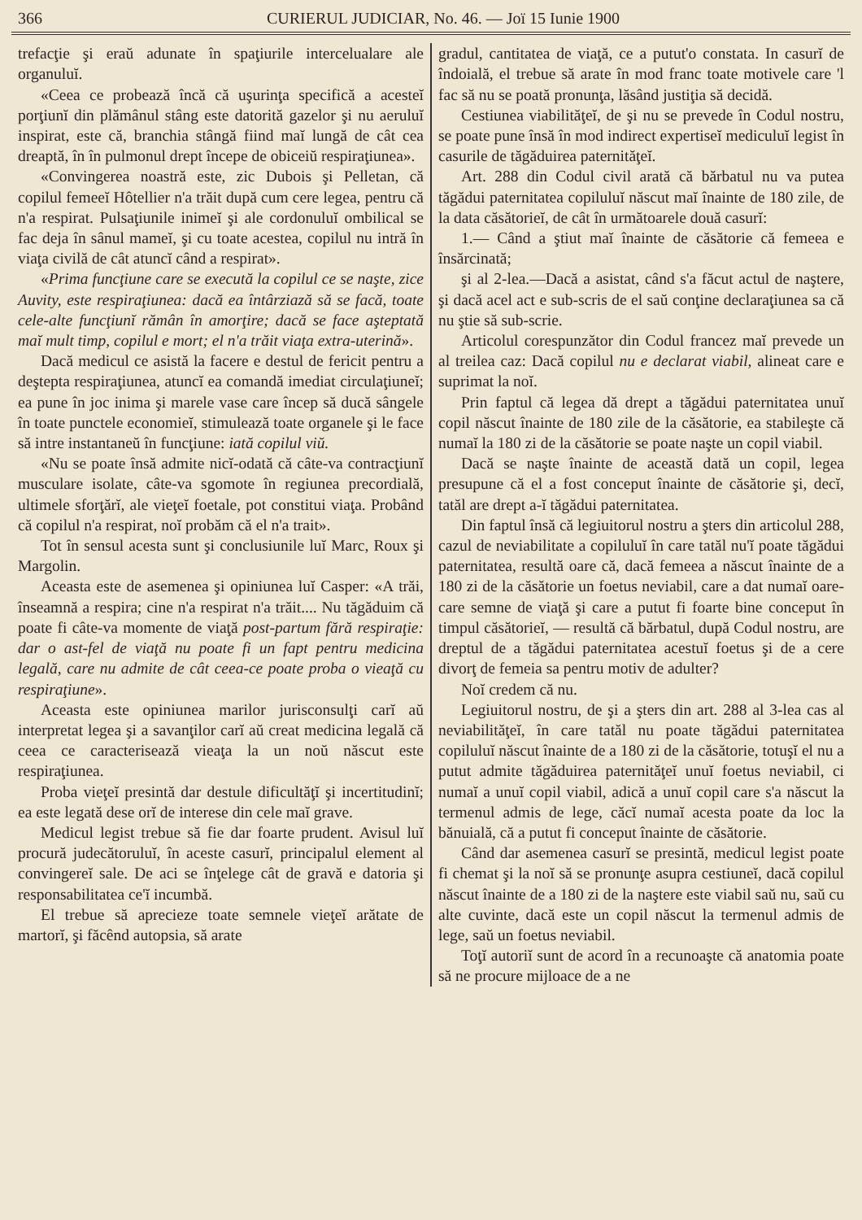366 CURIERUL JUDICIAR, No. 46. — Joï 15 Iunie 1900
trefacţie şi eraŭ adunate în spaţiurile intercelualare ale organuluĭ.
«Ceea ce probează încă că uşurinţa specifică a acesteĭ porţiunĭ din plămânul stâng este datorită gazelor şi nu aeruluĭ inspirat, este că, branchia stângă fiind maĭ lungă de cât cea dreaptă, în în pulmonul drept începe de obiceiŭ respiraţiunea».
«Convingerea noastră este, zic Dubois şi Pelletan, că copilul femeeĭ Hôtellier n'a trăit după cum cere legea, pentru că n'a respirat. Pulsaţiunile inimeĭ şi ale cordonuluĭ ombilical se fac deja în sânul mameĭ, şi cu toate acestea, copilul nu intră în viaţa civilă de cât atuncĭ când a respirat».
«Prima funcţiune care se execută la copilul ce se naşte, zice Auvity, este respiraţiunea: dacă ea întârziază să se facă, toate cele-alte funcţiunĭ rămân în amorţire; dacă se face aşteptată maĭ mult timp, copilul e mort; el n'a trăit viaţa extra-uterină».
Dacă medicul ce asistă la facere e destul de fericit pentru a deştepta respiraţiunea, atuncĭ ea comandă imediat circulaţiuneĭ; ea pune în joc inima şi marele vase care încep să ducă sângele în toate punctele economieĭ, stimulează toate organele şi le face să intre instantaneŭ în funcţiune: iată copilul viŭ.
«Nu se poate însă admite nicĭ-odată că câte-va contracţiunĭ musculare isolate, câte-va sgomote în regiunea precordială, ultimele sforţărĭ, ale vieţeĭ foetale, pot constitui viaţa. Probând că copilul n'a respirat, noĭ probăm că el n'a trait».
Tot în sensul acesta sunt şi conclusiunile luĭ Marc, Roux şi Margolin.
Aceasta este de asemenea şi opiniunea luĭ Casper: «A trăi, înseamnă a respira; cine n'a respirat n'a trăit.... Nu tăgăduim că poate fi câte-va momente de viaţă post-partum fără respiraţie: dar o ast-fel de viaţă nu poate fi un fapt pentru medicina legală, care nu admite de cât ceea-ce poate proba o vieaţă cu respiraţiune».
Aceasta este opiniunea marilor jurisconsulţi carĭ aŭ interpretat legea şi a savanţilor carĭ aŭ creat medicina legală că ceea ce caracterisează vieaţa la un noŭ născut este respiraţiunea.
Proba vieţeĭ presintă dar destule dificultăţĭ şi incertitudinĭ; ea este legată dese orĭ de interese din cele maĭ grave.
Medicul legist trebue să fie dar foarte prudent. Avisul luĭ procură judecătoruluĭ, în aceste casurĭ, principalul element al convingereĭ sale. De aci se înţelege cât de gravă e datoria şi responsabilitatea ce'ĭ incumbă.
El trebue să aprecieze toate semnele vieţeĭ arătate de martorĭ, şi făcênd autopsia, să arate
gradul, cantitatea de viaţă, ce a putut'o constata. In casurĭ de îndoială, el trebue să arate în mod franc toate motivele care 'l fac să nu se poată pronunţa, lăsând justiţia să decidă.
Cestiunea viabilităţeĭ, de şi nu se prevede în Codul nostru, se poate pune însă în mod indirect expertiseĭ mediculuĭ legist în casurile de tăgăduirea paternităţeĭ.
Art. 288 din Codul civil arată că bărbatul nu va putea tăgădui paternitatea copiluluĭ născut maĭ înainte de 180 zile, de la data căsătorieĭ, de cât în următoarele două casurĭ:
1.— Când a ştiut maĭ înainte de căsătorie că femeea e însărcinată;
şi al 2-lea.—Dacă a asistat, când s'a făcut actul de naştere, şi dacă acel act e sub-scris de el saŭ conţine declaraţiunea sa că nu ştie să sub-scrie.
Articolul corespunzător din Codul francez maĭ prevede un al treilea caz: Dacă copilul nu e declarat viabil, alineat care e suprimat la noĭ.
Prin faptul că legea dă drept a tăgădui paternitatea unuĭ copil născut înainte de 180 zile de la căsătorie, ea stabileşte că numaĭ la 180 zi de la căsătorie se poate naşte un copil viabil.
Dacă se naşte înainte de această dată un copil, legea presupune că el a fost conceput înainte de căsătorie şi, decĭ, tatăl are drept a-ĭ tăgădui paternitatea.
Din faptul însă că legiuitorul nostru a şters din articolul 288, cazul de neviabilitate a copiluluĭ în care tatăl nu'ĭ poate tăgădui paternitatea, resultă oare că, dacă femeea a născut înainte de a 180 zi de la căsătorie un foetus neviabil, care a dat numaĭ oare-care semne de viaţă şi care a putut fi foarte bine conceput în timpul căsătorieĭ, — resultă că bărbatul, după Codul nostru, are dreptul de a tăgădui paternitatea acestuĭ foetus şi de a cere divorţ de femeia sa pentru motiv de adulter?
Noĭ credem că nu.
Legiuitorul nostru, de şi a şters din art. 288 al 3-lea cas al neviabilităţeĭ, în care tatăl nu poate tăgădui paternitatea copiluluĭ născut înainte de a 180 zi de la căsătorie, totuşĭ el nu a putut admite tăgăduirea paternităţeĭ unuĭ foetus neviabil, ci numaĭ a unuĭ copil viabil, adică a unuĭ copil care s'a născut la termenul admis de lege, căcĭ numaĭ acesta poate da loc la bănuială, că a putut fi conceput înainte de căsătorie.
Când dar asemenea casurĭ se presintă, medicul legist poate fi chemat şi la noĭ să se pronunţe asupra cestiuneĭ, dacă copilul născut înainte de a 180 zi de la naştere este viabil saŭ nu, saŭ cu alte cuvinte, dacă este un copil născut la termenul admis de lege, saŭ un foetus neviabil.
Toţĭ autoriĭ sunt de acord în a recunoaşte că anatomia poate să ne procure mijloace de a ne